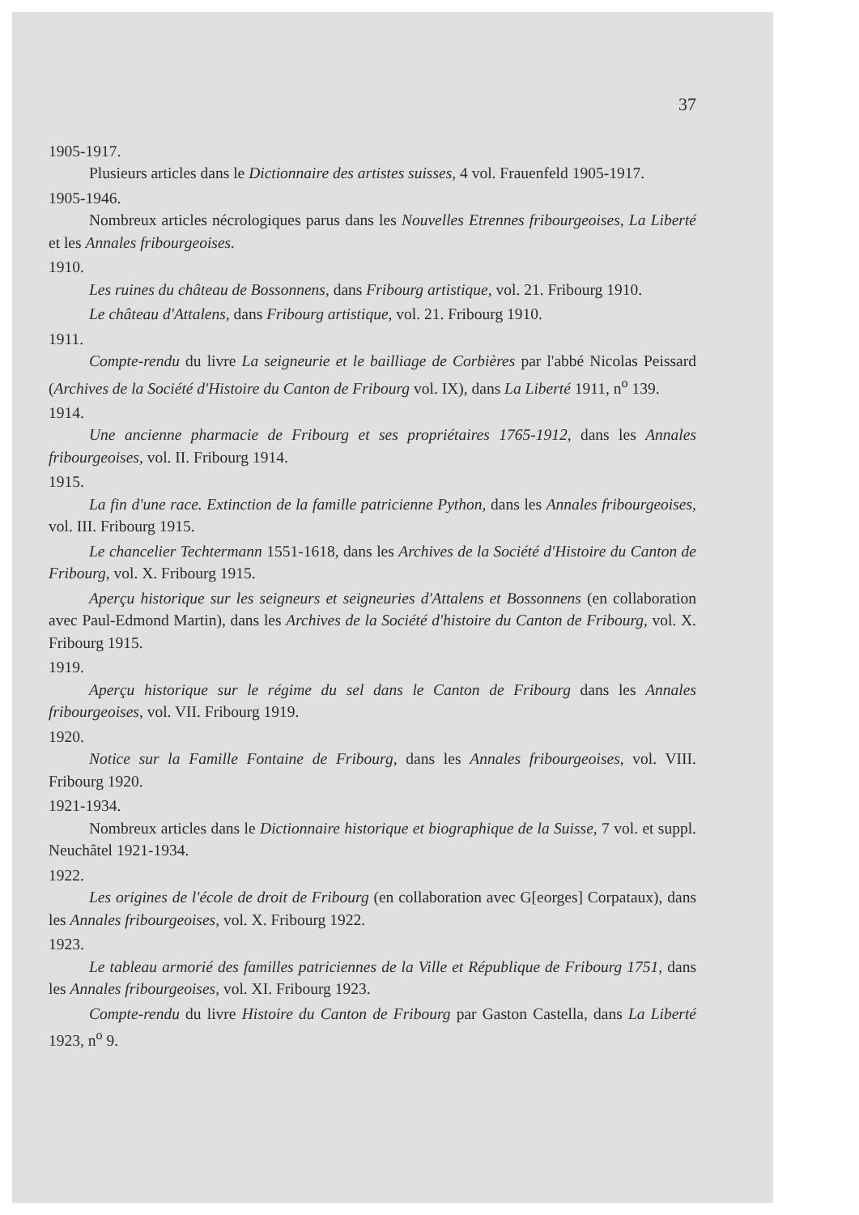37
1905-1917.
Plusieurs articles dans le Dictionnaire des artistes suisses, 4 vol. Frauenfeld 1905-1917.
1905-1946.
Nombreux articles nécrologiques parus dans les Nouvelles Etrennes fribourgeoises, La Liberté et les Annales fribourgeoises.
1910.
Les ruines du château de Bossonnens, dans Fribourg artistique, vol. 21. Fribourg 1910.
Le château d'Attalens, dans Fribourg artistique, vol. 21. Fribourg 1910.
1911.
Compte-rendu du livre La seigneurie et le bailliage de Corbières par l'abbé Nicolas Peissard (Archives de la Société d'Histoire du Canton de Fribourg vol. IX), dans La Liberté 1911, n<sup>o</sup> 139.
1914.
Une ancienne pharmacie de Fribourg et ses propriétaires 1765-1912, dans les Annales fribourgeoises, vol. II. Fribourg 1914.
1915.
La fin d'une race. Extinction de la famille patricienne Python, dans les Annales fribourgeoises, vol. III. Fribourg 1915.
Le chancelier Techtermann 1551-1618, dans les Archives de la Société d'Histoire du Canton de Fribourg, vol. X. Fribourg 1915.
Aperçu historique sur les seigneurs et seigneuries d'Attalens et Bossonnens (en collaboration avec Paul-Edmond Martin), dans les Archives de la Société d'histoire du Canton de Fribourg, vol. X. Fribourg 1915.
1919.
Aperçu historique sur le régime du sel dans le Canton de Fribourg dans les Annales fribourgeoises, vol. VII. Fribourg 1919.
1920.
Notice sur la Famille Fontaine de Fribourg, dans les Annales fribourgeoises, vol. VIII. Fribourg 1920.
1921-1934.
Nombreux articles dans le Dictionnaire historique et biographique de la Suisse, 7 vol. et suppl. Neuchâtel 1921-1934.
1922.
Les origines de l'école de droit de Fribourg (en collaboration avec G[eorges] Corpataux), dans les Annales fribourgeoises, vol. X. Fribourg 1922.
1923.
Le tableau armorié des familles patriciennes de la Ville et République de Fribourg 1751, dans les Annales fribourgeoises, vol. XI. Fribourg 1923.
Compte-rendu du livre Histoire du Canton de Fribourg par Gaston Castella, dans La Liberté 1923, n<sup>o</sup> 9.